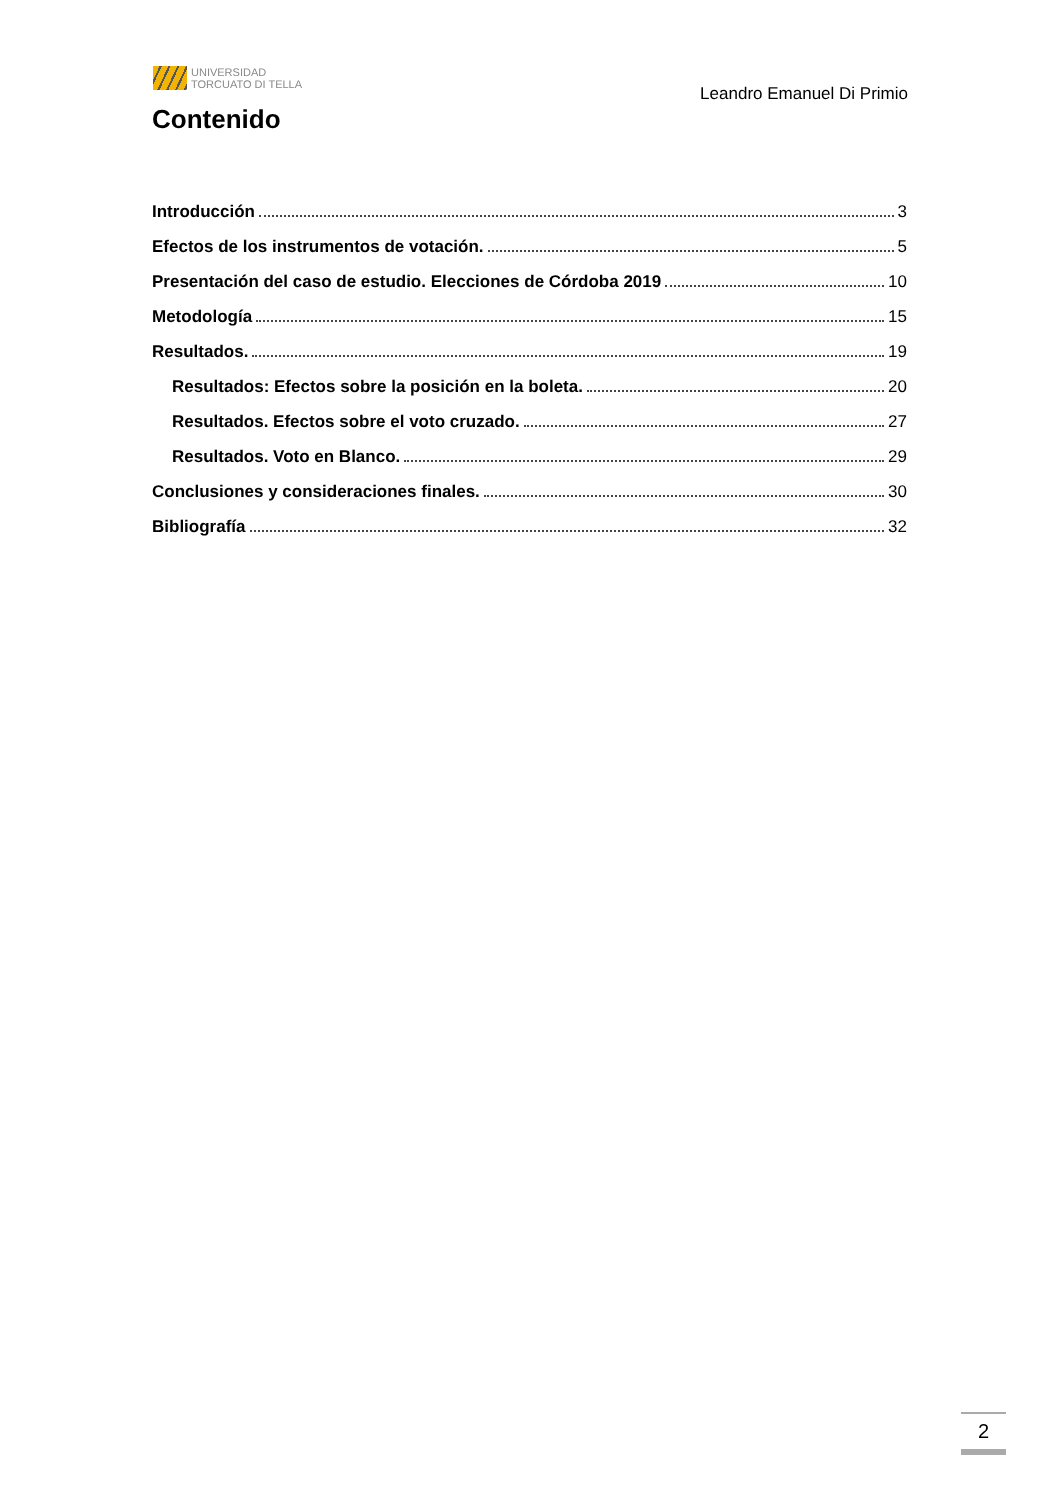UNIVERSIDAD
TORCUATO DI TELLA
Leandro Emanuel Di Primio
Contenido
Introducción 3
Efectos de los instrumentos de votación. 5
Presentación del caso de estudio. Elecciones de Córdoba 2019 10
Metodología 15
Resultados. 19
Resultados: Efectos sobre la posición en la boleta. 20
Resultados. Efectos sobre el voto cruzado. 27
Resultados. Voto en Blanco. 29
Conclusiones y consideraciones finales. 30
Bibliografía 32
2